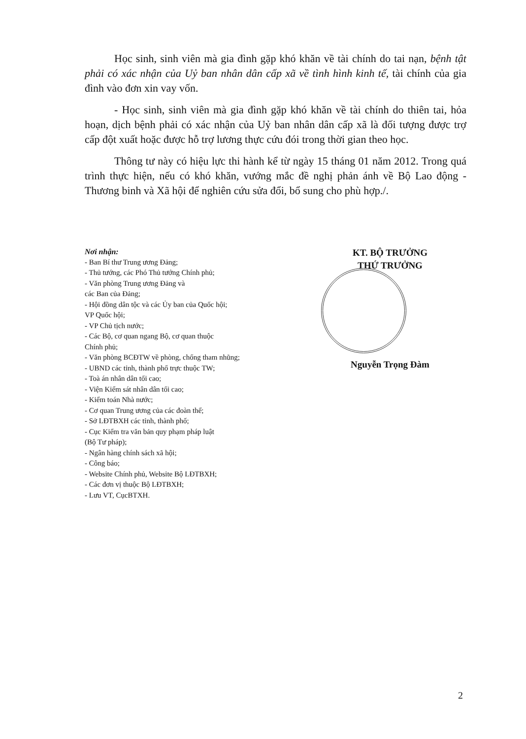Học sinh, sinh viên mà gia đình gặp khó khăn về tài chính do tai nạn, bệnh tật phải có xác nhận của Uỷ ban nhân dân cấp xã về tình hình kinh tế, tài chính của gia đình vào đơn xin vay vốn.
- Học sinh, sinh viên mà gia đình gặp khó khăn về tài chính do thiên tai, hỏa hoạn, dịch bệnh phải có xác nhận của Uỷ ban nhân dân cấp xã là đối tượng được trợ cấp đột xuất hoặc được hỗ trợ lương thực cứu đói trong thời gian theo học.
Thông tư này có hiệu lực thi hành kể từ ngày 15 tháng 01 năm 2012. Trong quá trình thực hiện, nếu có khó khăn, vướng mắc đề nghị phản ánh về Bộ Lao động - Thương binh và Xã hội để nghiên cứu sửa đổi, bổ sung cho phù hợp./.
Nơi nhận:
- Ban Bí thư Trung ương Đảng;
- Thủ tướng, các Phó Thủ tướng Chính phủ;
- Văn phòng Trung ương Đảng và
các Ban của Đảng;
- Hội đồng dân tộc và các Ủy ban của Quốc hội;
VP Quốc hội;
- VP Chủ tịch nước;
- Các Bộ, cơ quan ngang Bộ, cơ quan thuộc
Chính phủ;
- Văn phòng BCĐTW về phòng, chống tham nhũng;
- UBND các tỉnh, thành phố trực thuộc TW;
- Toà án nhân dân tối cao;
- Viện Kiểm sát nhân dân tối cao;
- Kiểm toán Nhà nước;
- Cơ quan Trung ương của các đoàn thể;
- Sở LĐTBXH các tỉnh, thành phố;
- Cục Kiểm tra văn bản quy phạm pháp luật
(Bộ Tư pháp);
- Ngân hàng chính sách xã hội;
- Công báo;
- Website Chính phủ, Website Bộ LĐTBXH;
- Các đơn vị thuộc Bộ LĐTBXH;
- Lưu VT, CụcBTXH.
KT. BỘ TRƯỞNG
THỨ TRƯỞNG
Nguyễn Trọng Đàm
2